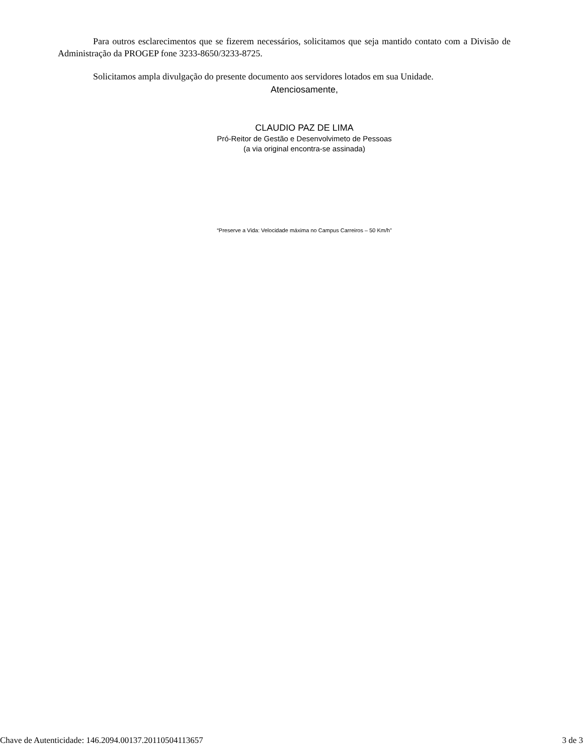Para outros esclarecimentos que se fizerem necessários, solicitamos que seja mantido contato com a Divisão de Administração da PROGEP fone 3233-8650/3233-8725.
Solicitamos ampla divulgação do presente documento aos servidores lotados em sua Unidade.
Atenciosamente,
CLAUDIO PAZ DE LIMA
Pró-Reitor de Gestão e Desenvolvimeto de Pessoas
(a via original encontra-se assinada)
“Preserve a Vida: Velocidade máxima no Campus Carreiros – 50 Km/h”
Chave de Autenticidade: 146.2094.00137.20110504113657 3 de 3